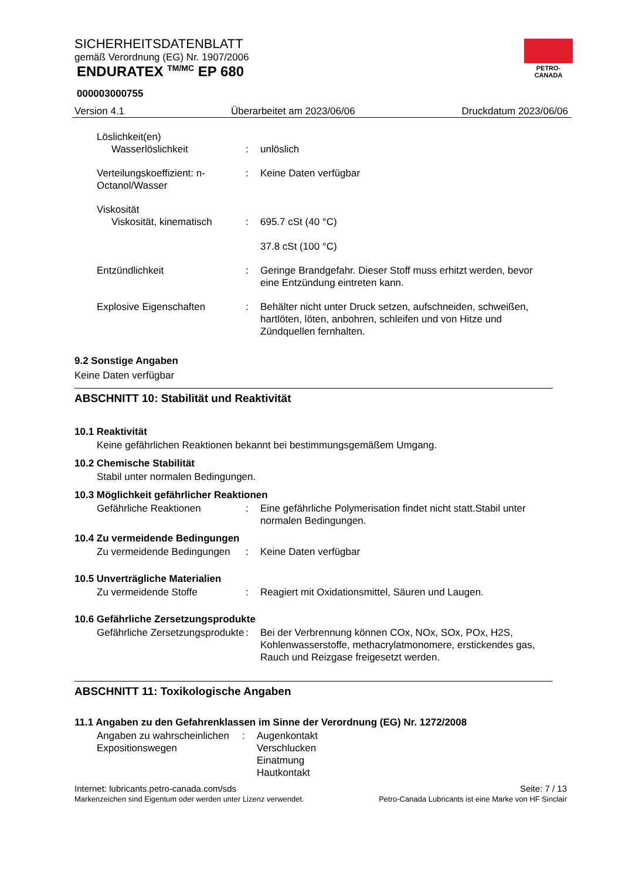SICHERHEITSDATENBLATT
gemäß Verordnung (EG) Nr. 1907/2006
ENDURATEX <sup>TM/MC</sup> EP 680
PETRO-CANADA
000003000755
Version 4.1 Überarbeitet am 2023/06/06 Druckdatum 2023/06/06
Löslichkeit(en)
Wasserlöslichkeit : unlöslich
Verteilungskoeffizient: n-Octanol/Wasser
: Keine Daten verfügbar
Viskosität
Viskosität, kinematisch : 695.7 cSt (40 °C)
37.8 cSt (100 °C)
Entzündlichkeit : Geringe Brandgefahr. Dieser Stoff muss erhitzt werden, bevor eine Entzündung eintreten kann.
Explosive Eigenschaften : Behälter nicht unter Druck setzen, aufschneiden, schweißen, hartlöten, löten, anbohren, schleifen und von Hitze und Zündquellen fernhalten.
9.2 Sonstige Angaben
Keine Daten verfügbar
ABSCHNITT 10: Stabilität und Reaktivität
10.1 Reaktivität
Keine gefährlichen Reaktionen bekannt bei bestimmungsgemäßem Umgang.
10.2 Chemische Stabilität
Stabil unter normalen Bedingungen.
10.3 Möglichkeit gefährlicher Reaktionen
Gefährliche Reaktionen : Eine gefährliche Polymerisation findet nicht statt.Stabil unter normalen Bedingungen.
10.4 Zu vermeidende Bedingungen
Zu vermeidende Bedingungen
: Keine Daten verfügbar
10.5 Unverträgliche Materialien
Zu vermeidende Stoffe : Reagiert mit Oxidationsmittel, Säuren und Laugen.
10.6 Gefährliche Zersetzungsprodukte
Gefährliche Zersetzungsprodukte
: Bei der Verbrennung können COx, NOx, SOx, POx, H2S, Kohlenwasserstoffe, methacrylatmonomere, erstickendes gas, Rauch und Reizgase freigesetzt werden.
ABSCHNITT 11: Toxikologische Angaben
11.1 Angaben zu den Gefahrenklassen im Sinne der Verordnung (EG) Nr. 1272/2008
Angaben zu wahrscheinlichen Expositionswegen
: Augenkontakt
Verschlucken
Einatmung
Hautkontakt
Internet: lubricants.petro-canada.com/sds
Markenzeichen sind Eigentum oder werden unter Lizenz verwendet.
Seite: 7 / 13
Petro-Canada Lubricants ist eine Marke von HF Sinclair